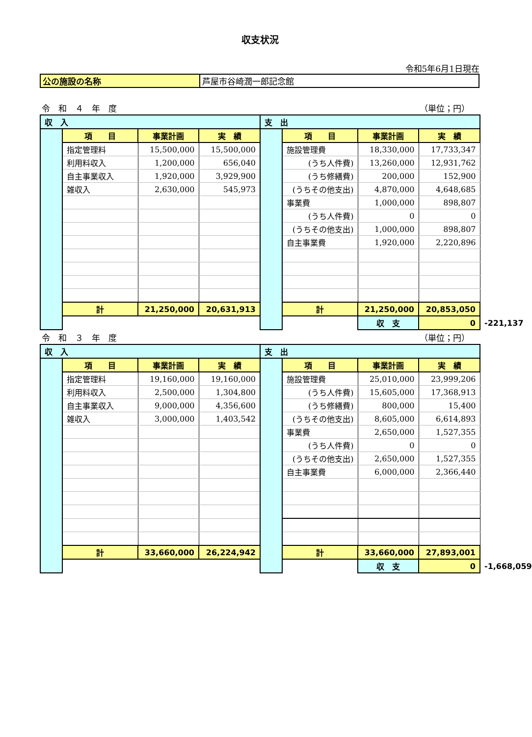収支状況
令和5年6月1日現在
| 公の施設の名称 | 芦屋市谷崎潤一郎記念館 |
令　和　４　年　度 （単位；円）
| 収 入 | | | | 支 出 | | | | |
| | 項 目 | 事業計画 | 実 績 | | 項 目 | 事業計画 | 実 績 | |
| | 指定管理料 | 15,500,000 | 15,500,000 | | 施設管理費 | 18,330,000 | 17,733,347 | |
| | 利用料収入 | 1,200,000 | 656,040 | | (うち人件費) | 13,260,000 | 12,931,762 | |
| | 自主事業収入 | 1,920,000 | 3,929,900 | | (うち修繕費) | 200,000 | 152,900 | |
| | 雑収入 | 2,630,000 | 545,973 | | (うちその他支出) | 4,870,000 | 4,648,685 | |
| | | | | | 事業費 | 1,000,000 | 898,807 | |
| | | | | | (うち人件費) | 0 | 0 | |
| | | | | | (うちその他支出) | 1,000,000 | 898,807 | |
| | | | | | 自主事業費 | 1,920,000 | 2,220,896 | |
| | 計 | 21,250,000 | 20,631,913 | | 計 | 21,250,000 | 20,853,050 | |
| | | | | | | 収 支 | 0 | -221,137 |
令　和　３　年　度 （単位；円）
| 収 入 | | | | 支 出 | | | | |
| | 項 目 | 事業計画 | 実 績 | | 項 目 | 事業計画 | 実 績 | |
| | 指定管理料 | 19,160,000 | 19,160,000 | | 施設管理費 | 25,010,000 | 23,999,206 | |
| | 利用料収入 | 2,500,000 | 1,304,800 | | (うち人件費) | 15,605,000 | 17,368,913 | |
| | 自主事業収入 | 9,000,000 | 4,356,600 | | (うち修繕費) | 800,000 | 15,400 | |
| | 雑収入 | 3,000,000 | 1,403,542 | | (うちその他支出) | 8,605,000 | 6,614,893 | |
| | | | | | 事業費 | 2,650,000 | 1,527,355 | |
| | | | | | (うち人件費) | 0 | 0 | |
| | | | | | (うちその他支出) | 2,650,000 | 1,527,355 | |
| | | | | | 自主事業費 | 6,000,000 | 2,366,440 | |
| | 計 | 33,660,000 | 26,224,942 | | 計 | 33,660,000 | 27,893,001 | |
| | | | | | | 収 支 | 0 | -1,668,059 |